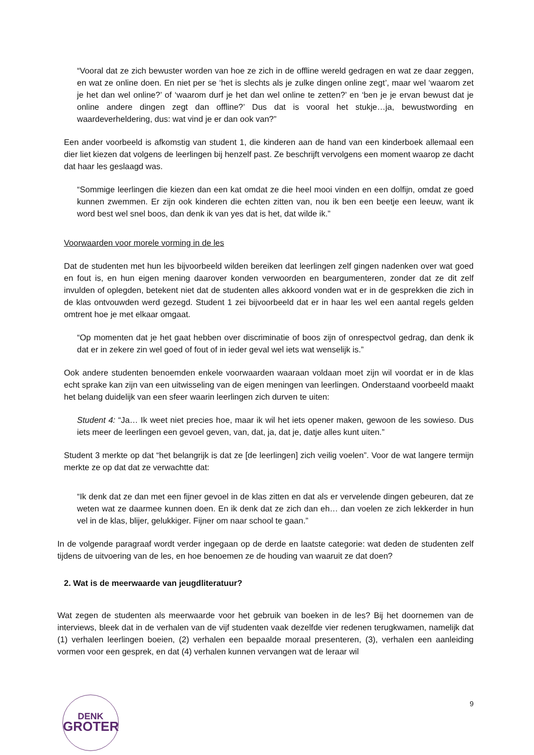“Vooral dat ze zich bewuster worden van hoe ze zich in de offline wereld gedragen en wat ze daar zeggen, en wat ze online doen. En niet per se ‘het is slechts als je zulke dingen online zegt’, maar wel ‘waarom zet je het dan wel online?’ of ‘waarom durf je het dan wel online te zetten?’ en ‘ben je je ervan bewust dat je online andere dingen zegt dan offline?’ Dus dat is vooral het stukje…ja, bewustwording en waardeverheldering, dus: wat vind je er dan ook van?”
Een ander voorbeeld is afkomstig van student 1, die kinderen aan de hand van een kinderboek allemaal een dier liet kiezen dat volgens de leerlingen bij henzelf past. Ze beschrijft vervolgens een moment waarop ze dacht dat haar les geslaagd was.
“Sommige leerlingen die kiezen dan een kat omdat ze die heel mooi vinden en een dolfijn, omdat ze goed kunnen zwemmen. Er zijn ook kinderen die echten zitten van, nou ik ben een beetje een leeuw, want ik word best wel snel boos, dan denk ik van yes dat is het, dat wilde ik.”
Voorwaarden voor morele vorming in de les
Dat de studenten met hun les bijvoorbeeld wilden bereiken dat leerlingen zelf gingen nadenken over wat goed en fout is, en hun eigen mening daarover konden verwoorden en beargumenteren, zonder dat ze dit zelf invulden of oplegden, betekent niet dat de studenten alles akkoord vonden wat er in de gesprekken die zich in de klas ontvouwden werd gezegd. Student 1 zei bijvoorbeeld dat er in haar les wel een aantal regels gelden omtrent hoe je met elkaar omgaat.
“Op momenten dat je het gaat hebben over discriminatie of boos zijn of onrespectvol gedrag, dan denk ik dat er in zekere zin wel goed of fout of in ieder geval wel iets wat wenselijk is.”
Ook andere studenten benoemden enkele voorwaarden waaraan voldaan moet zijn wil voordat er in de klas echt sprake kan zijn van een uitwisseling van de eigen meningen van leerlingen. Onderstaand voorbeeld maakt het belang duidelijk van een sfeer waarin leerlingen zich durven te uiten:
Student 4: “Ja… Ik weet niet precies hoe, maar ik wil het iets opener maken, gewoon de les sowieso. Dus iets meer de leerlingen een gevoel geven, van, dat, ja, dat je, datje alles kunt uiten.”
Student 3 merkte op dat “het belangrijk is dat ze [de leerlingen] zich veilig voelen”. Voor de wat langere termijn merkte ze op dat dat ze verwachtte dat:
“Ik denk dat ze dan met een fijner gevoel in de klas zitten en dat als er vervelende dingen gebeuren, dat ze weten wat ze daarmee kunnen doen. En ik denk dat ze zich dan eh… dan voelen ze zich lekkerder in hun vel in de klas, blijer, gelukkiger. Fijner om naar school te gaan.”
In de volgende paragraaf wordt verder ingegaan op de derde en laatste categorie: wat deden de studenten zelf tijdens de uitvoering van de les, en hoe benoemen ze de houding van waaruit ze dat doen?
2. Wat is de meerwaarde van jeugdliteratuur?
Wat zegen de studenten als meerwaarde voor het gebruik van boeken in de les? Bij het doornemen van de interviews, bleek dat in de verhalen van de vijf studenten vaak dezelfde vier redenen terugkwamen, namelijk dat (1) verhalen leerlingen boeien, (2) verhalen een bepaalde moraal presenteren, (3), verhalen een aanleiding vormen voor een gesprek, en dat (4) verhalen kunnen vervangen wat de leraar wil
DENK
GROTER
9